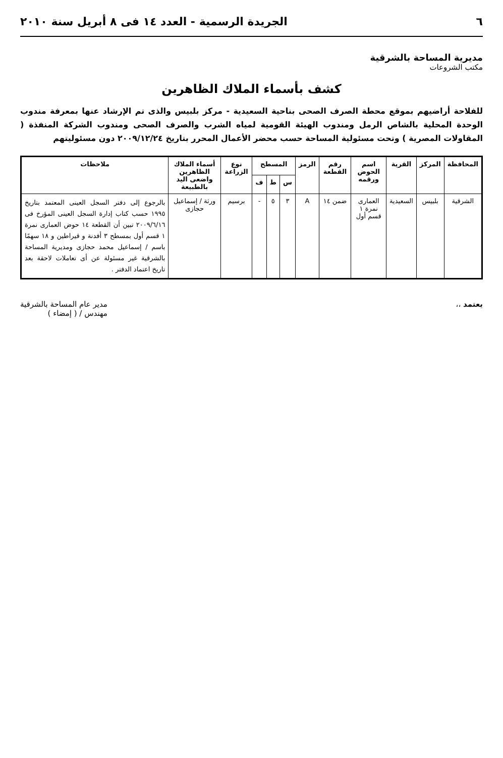٦ الجريدة الرسمية - العدد ١٤ فى ٨ أبريل سنة ٢٠١٠
مديرية المساحة بالشرقية
مكتب الشروعات
كشف بأسماء الملاك الظاهرين
للفلاحة أراضيهم بموقع محطة الصرف الصحى بناحية السعيدية - مركز بلبيس والذى تم الإرشاد عنها بمعرفة مندوب الوحدة المحلية بالشاص الرمل ومندوب الهيئة القومية لمياه الشرب والصرف الصحى ومندوب الشركة المنفذة ( المقاولات المصرية ) وتحت مسئولية المساحة حسب محضر الأعمال المحرر بتاريخ ٢٠٠٩/١٢/٢٤ دون مسئوليتهم
| المحافظة | المركز | القرية | اسم الحوض ورقمه | رقم القطعة | الرمز | المسطح | | | نوع الزراعة | أسماء الملاك الظاهرين واضعى اليد بالطبيعة | ملاحظات |
| --- | --- | --- | --- | --- | --- | --- | --- | --- | --- | --- | --- |
| | | | | | | س | ط | ف | | | |
| الشرقية | بلبيس | السعيدية | العمارى نمرة ١ قسم أول | ضمن ١٤ | A | ٣ | ٥ | - | برسيم | ورثة / إسماعيل حجازى | بالرجوع إلى دفتر السجل العينى المعتمد بتاريخ ١٩٩٥ حسب كتاب إدارة السجل العينى المؤرخ فى ٢٠٠٩/٦/١٦ تبين أن القطعة ١٤ حوض العمارى نمرة ١ قسم أول بمسطح ٣ أفدنة و قيراطين و ١٨ سهمًا باسم / إسماعيل محمد حجازى ومديرية المساحة بالشرقية غير مسئولة عن أى تعاملات لاحقة بعد تاريخ اعتماد الدفتر . |
يعتمد ،، مدير عام المساحة بالشرقية
مهندس / ( إمضاء )